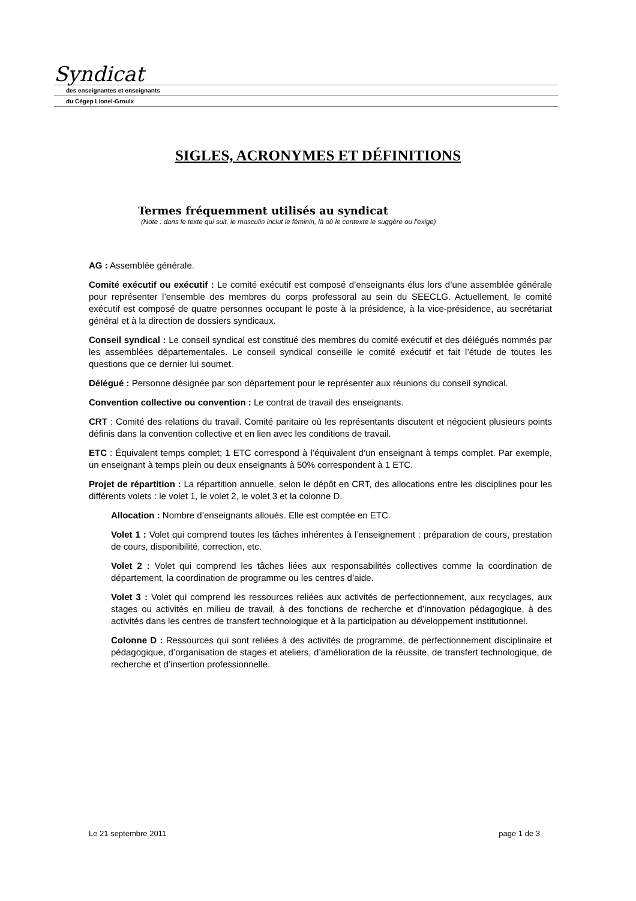Syndicat
des enseignantes et enseignants
du Cégep Lionel-Groulx
SIGLES, ACRONYMES ET DÉFINITIONS
Termes fréquemment utilisés au syndicat
(Note : dans le texte qui suit, le masculin inclut le féminin, là où le contexte le suggère ou l’exige)
AG : Assemblée générale.
Comité exécutif ou exécutif : Le comité exécutif est composé d’enseignants élus lors d’une assemblée générale pour représenter l’ensemble des membres du corps professoral au sein du SEECLG. Actuellement, le comité exécutif est composé de quatre personnes occupant le poste à la présidence, à la vice-présidence, au secrétariat général et à la direction de dossiers syndicaux.
Conseil syndical : Le conseil syndical est constitué des membres du comité exécutif et des délégués nommés par les assemblées départementales. Le conseil syndical conseille le comité exécutif et fait l’étude de toutes les questions que ce dernier lui soumet.
Délégué : Personne désignée par son département pour le représenter aux réunions du conseil syndical.
Convention collective ou convention : Le contrat de travail des enseignants.
CRT : Comité des relations du travail. Comité paritaire où les représentants discutent et négocient plusieurs points définis dans la convention collective et en lien avec les conditions de travail.
ETC : Équivalent temps complet; 1 ETC correspond à l’équivalent d’un enseignant à temps complet. Par exemple, un enseignant à temps plein ou deux enseignants à 50% correspondent à 1 ETC.
Projet de répartition : La répartition annuelle, selon le dépôt en CRT, des allocations entre les disciplines pour les différents volets : le volet 1, le volet 2, le volet 3 et la colonne D.
Allocation : Nombre d’enseignants alloués. Elle est comptée en ETC.
Volet 1 : Volet qui comprend toutes les tâches inhérentes à l’enseignement : préparation de cours, prestation de cours, disponibilité, correction, etc.
Volet 2 : Volet qui comprend les tâches liées aux responsabilités collectives comme la coordination de département, la coordination de programme ou les centres d’aide.
Volet 3 : Volet qui comprend les ressources reliées aux activités de perfectionnement, aux recyclages, aux stages ou activités en milieu de travail, à des fonctions de recherche et d’innovation pédagogique, à des activités dans les centres de transfert technologique et à la participation au développement institutionnel.
Colonne D : Ressources qui sont reliées à des activités de programme, de perfectionnement disciplinaire et pédagogique, d’organisation de stages et ateliers, d’amélioration de la réussite, de transfert technologique, de recherche et d’insertion professionnelle.
Le 21 septembre 2011 page 1 de 3